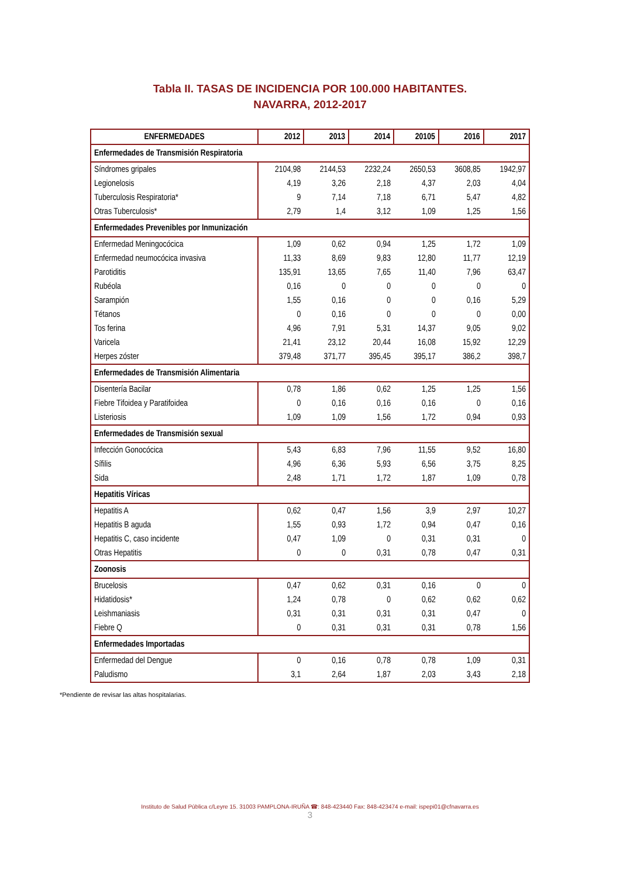Tabla II. TASAS DE INCIDENCIA POR 100.000 HABITANTES.
NAVARRA, 2012-2017
| ENFERMEDADES | 2012 | 2013 | 2014 | 20105 | 2016 | 2017 |
| --- | --- | --- | --- | --- | --- | --- |
| Enfermedades de Transmisión Respiratoria | | | | | | |
| Síndromes gripales | 2104,98 | 2144,53 | 2232,24 | 2650,53 | 3608,85 | 1942,97 |
| Legionelosis | 4,19 | 3,26 | 2,18 | 4,37 | 2,03 | 4,04 |
| Tuberculosis Respiratoria* | 9 | 7,14 | 7,18 | 6,71 | 5,47 | 4,82 |
| Otras Tuberculosis* | 2,79 | 1,4 | 3,12 | 1,09 | 1,25 | 1,56 |
| Enfermedades Prevenibles por Inmunización | | | | | | |
| Enfermedad Meningocócica | 1,09 | 0,62 | 0,94 | 1,25 | 1,72 | 1,09 |
| Enfermedad neumocócica invasiva | 11,33 | 8,69 | 9,83 | 12,80 | 11,77 | 12,19 |
| Parotiditis | 135,91 | 13,65 | 7,65 | 11,40 | 7,96 | 63,47 |
| Rubéola | 0,16 | 0 | 0 | 0 | 0 | 0 |
| Sarampión | 1,55 | 0,16 | 0 | 0 | 0,16 | 5,29 |
| Tétanos | 0 | 0,16 | 0 | 0 | 0 | 0,00 |
| Tos ferina | 4,96 | 7,91 | 5,31 | 14,37 | 9,05 | 9,02 |
| Varicela | 21,41 | 23,12 | 20,44 | 16,08 | 15,92 | 12,29 |
| Herpes zóster | 379,48 | 371,77 | 395,45 | 395,17 | 386,2 | 398,7 |
| Enfermedades de Transmisión Alimentaria | | | | | | |
| Disentería Bacilar | 0,78 | 1,86 | 0,62 | 1,25 | 1,25 | 1,56 |
| Fiebre Tifoidea y Paratifoidea | 0 | 0,16 | 0,16 | 0,16 | 0 | 0,16 |
| Listeriosis | 1,09 | 1,09 | 1,56 | 1,72 | 0,94 | 0,93 |
| Enfermedades de Transmisión sexual | | | | | | |
| Infección Gonocócica | 5,43 | 6,83 | 7,96 | 11,55 | 9,52 | 16,80 |
| Sífilis | 4,96 | 6,36 | 5,93 | 6,56 | 3,75 | 8,25 |
| Sida | 2,48 | 1,71 | 1,72 | 1,87 | 1,09 | 0,78 |
| Hepatitis Víricas | | | | | | |
| Hepatitis A | 0,62 | 0,47 | 1,56 | 3,9 | 2,97 | 10,27 |
| Hepatitis B aguda | 1,55 | 0,93 | 1,72 | 0,94 | 0,47 | 0,16 |
| Hepatitis C, caso incidente | 0,47 | 1,09 | 0 | 0,31 | 0,31 | 0 |
| Otras Hepatitis | 0 | 0 | 0,31 | 0,78 | 0,47 | 0,31 |
| Zoonosis | | | | | | |
| Brucelosis | 0,47 | 0,62 | 0,31 | 0,16 | 0 | 0 |
| Hidatidosis* | 1,24 | 0,78 | 0 | 0,62 | 0,62 | 0,62 |
| Leishmaniasis | 0,31 | 0,31 | 0,31 | 0,31 | 0,47 | 0 |
| Fiebre Q | 0 | 0,31 | 0,31 | 0,31 | 0,78 | 1,56 |
| Enfermedades Importadas | | | | | | |
| Enfermedad del Dengue | 0 | 0,16 | 0,78 | 0,78 | 1,09 | 0,31 |
| Paludismo | 3,1 | 2,64 | 1,87 | 2,03 | 3,43 | 2,18 |
*Pendiente de revisar las altas hospitalarias.
Instituto de Salud Pública c/Leyre 15. 31003 PAMPLONA-IRUÑA ☎: 848-423440 Fax: 848-423474 e-mail: ispepi01@cfnavarra.es
3